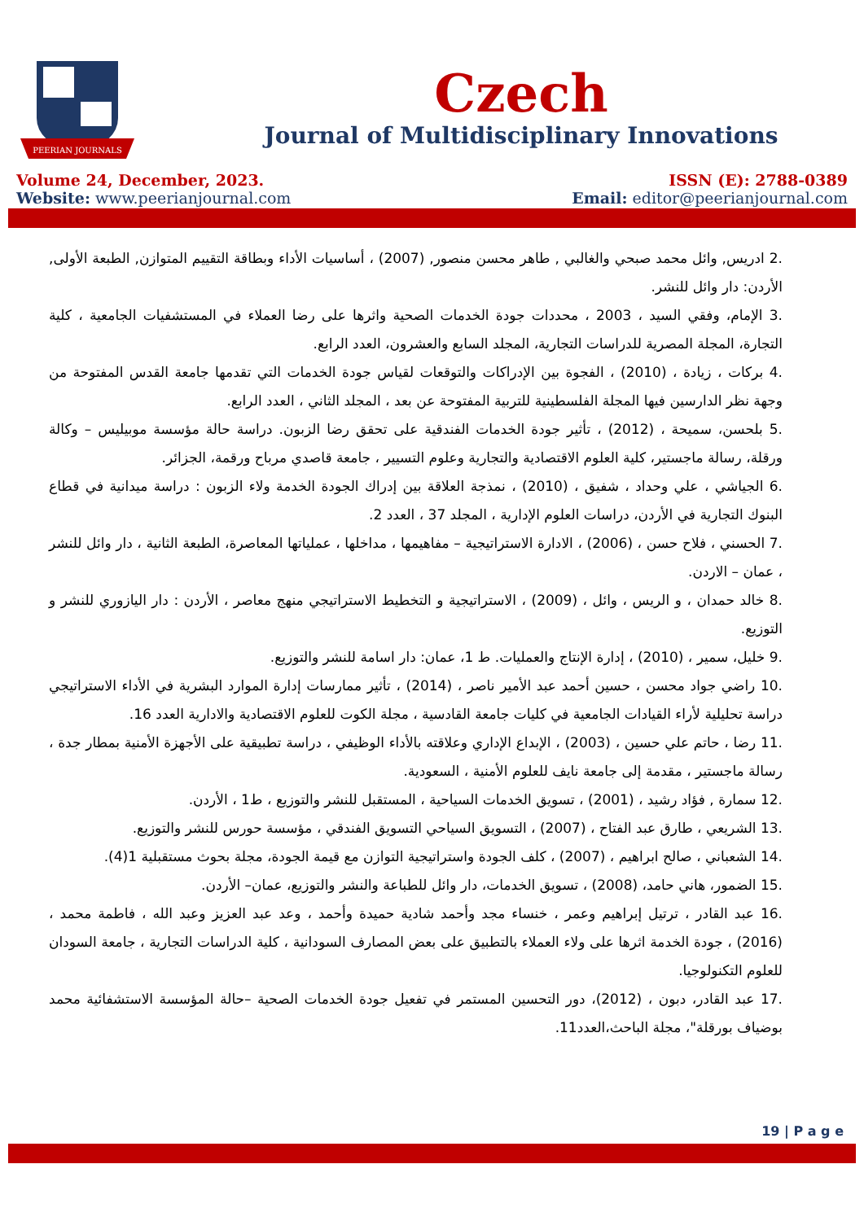PEERIAN JOURNALS
Czech
Journal of Multidisciplinary Innovations
Volume 24, December, 2023. ISSN (E): 2788-0389
Website: www.peerianjournal.com Email: editor@peerianjournal.com
.2 ادريس, وائل محمد صبحي والغالبي , طاهر محسن منصور, (2007) ، أساسيات الأداء وبطاقة التقييم المتوازن, الطبعة الأولى, الأردن: دار وائل للنشر.
.3 الإمام، وفقي السيد ، 2003 ، محددات جودة الخدمات الصحية واثرها على رضا العملاء في المستشفيات الجامعية ، كلية التجارة، المجلة المصرية للدراسات التجارية، المجلد السابع والعشرون، العدد الرابع.
.4 بركات ، زيادة ، (2010) ، الفجوة بين الإدراكات والتوقعات لقياس جودة الخدمات التي تقدمها جامعة القدس المفتوحة من وجهة نظر الدارسين فيها المجلة الفلسطينية للتربية المفتوحة عن بعد ، المجلد الثاني ، العدد الرابع.
.5 بلحسن، سميحة ، (2012) ، تأثير جودة الخدمات الفندقية على تحقق رضا الزبون. دراسة حالة مؤسسة موبيليس – وكالة ورقلة، رسالة ماجستير، كلية العلوم الاقتصادية والتجارية وعلوم التسيير ، جامعة قاصدي مرباح ورقمة، الجزائر.
.6 الجياشي ، علي وحداد ، شفيق ، (2010) ، نمذجة العلاقة بين إدراك الجودة الخدمة ولاء الزبون : دراسة ميدانية في قطاع البنوك التجارية في الأردن، دراسات العلوم الإدارية ، المجلد 37 ، العدد 2.
.7 الحسني ، فلاح حسن ، (2006) ، الادارة الاستراتيجية – مفاهيمها ، مداخلها ، عملياتها المعاصرة، الطبعة الثانية ، دار وائل للنشر ، عمان – الاردن.
.8 خالد حمدان ، و الريس ، وائل ، (2009) ، الاستراتيجية و التخطيط الاستراتيجي منهج معاصر ، الأردن : دار اليازوري للنشر و التوزيع.
.9 خليل، سمير ، (2010) ، إدارة الإنتاج والعمليات. ط 1، عمان: دار اسامة للنشر والتوزيع.
.10 راضي جواد محسن ، حسين أحمد عبد الأمير ناصر ، (2014) ، تأثير ممارسات إدارة الموارد البشرية في الأداء الاستراتيجي دراسة تحليلية لأراء القيادات الجامعية في كليات جامعة القادسية ، مجلة الكوت للعلوم الاقتصادية والادارية العدد 16.
.11 رضا ، حاتم علي حسين ، (2003) ، الإبداع الإداري وعلاقته بالأداء الوظيفي ، دراسة تطبيقية على الأجهزة الأمنية بمطار جدة ، رسالة ماجستير ، مقدمة إلى جامعة نايف للعلوم الأمنية ، السعودية.
.12 سمارة , فؤاد رشيد ، (2001) ، تسويق الخدمات السياحية ، المستقبل للنشر والتوزيع ، ط1 ، الأردن.
.13 الشريعي ، طارق عبد الفتاح ، (2007) ، التسويق السياحي التسويق الفندقي ، مؤسسة حورس للنشر والتوزيع.
.14 الشعباني ، صالح ابراهيم ، (2007) ، كلف الجودة واستراتيجية التوازن مع قيمة الجودة، مجلة بحوث مستقبلية 1(4).
.15 الضمور، هاني حامد، (2008) ، تسويق الخدمات، دار وائل للطباعة والنشر والتوزيع، عمان– الأردن.
.16 عبد القادر ، ترتيل إبراهيم وعمر ، خنساء مجد وأحمد شادية حميدة وأحمد ، وعد عبد العزيز وعبد الله ، فاطمة محمد ، (2016) ، جودة الخدمة اثرها على ولاء العملاء بالتطبيق على بعض المصارف السودانية ، كلية الدراسات التجارية ، جامعة السودان للعلوم التكنولوجيا.
.17 عبد القادر، دبون ، (2012)، دور التحسين المستمر في تفعيل جودة الخدمات الصحية –حالة المؤسسة الاستشفائية محمد بوضياف بورقلة"، مجلة الباحث،العدد11.
19 | P a g e